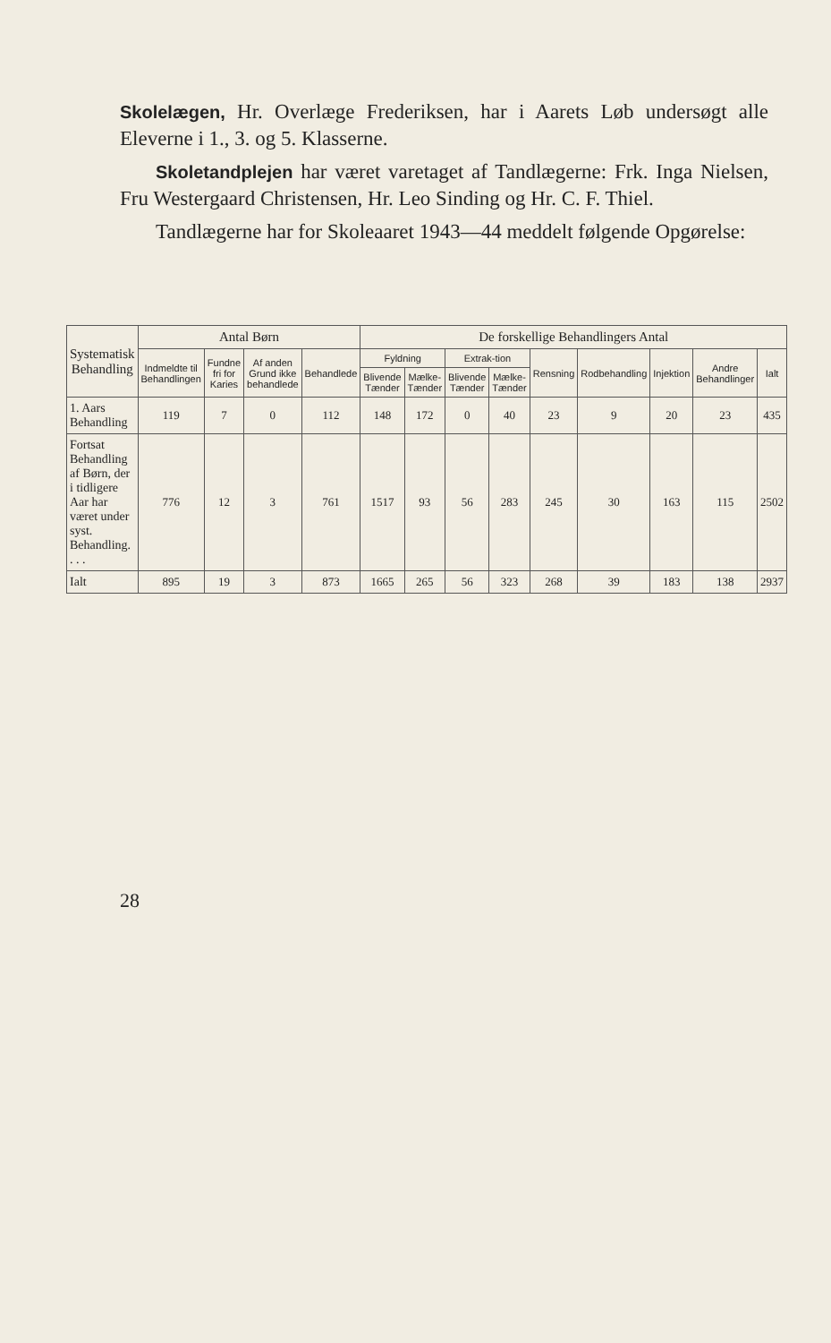Skolelægen, Hr. Overlæge Frederiksen, har i Aarets Løb undersøgt alle Eleverne i 1., 3. og 5. Klasserne.
Skoletandplejen har været varetaget af Tandlægerne: Frk. Inga Nielsen, Fru Westergaard Christensen, Hr. Leo Sinding og Hr. C. F. Thiel.
Tandlægerne har for Skoleaaret 1943—44 meddelt følgende Opgørelse:
| Systematisk Behandling | Antal Børn | | | | De forskellige Behandlingers Antal | | | | | | | | |
| --- | --- | --- | --- | --- | --- | --- | --- | --- | --- | --- | --- | --- | --- |
| | Indmeldte til Behandlingen | Fundne fri for Karies | Af anden Grund ikke behandlede | Behandlede | Fyldning | | Extrak-tion | | Rensning | Rodbehandling | Injektion | Andre Behandlinger | Ialt |
| | | | | | Blivende Tænder | Mælke-Tænder | Blivende Tænder | Mælke-Tænder | | | | | |
| 1. Aars Behandling | 119 | 7 | 0 | 112 | 148 | 172 | 0 | 40 | 23 | 9 | 20 | 23 | 435 |
| Fortsat Behandling af Børn, der i tidligere Aar har været under syst. Behandling. . . . | 776 | 12 | 3 | 761 | 1517 | 93 | 56 | 283 | 245 | 30 | 163 | 115 | 2502 |
| Ialt | 895 | 19 | 3 | 873 | 1665 | 265 | 56 | 323 | 268 | 39 | 183 | 138 | 2937 |
28